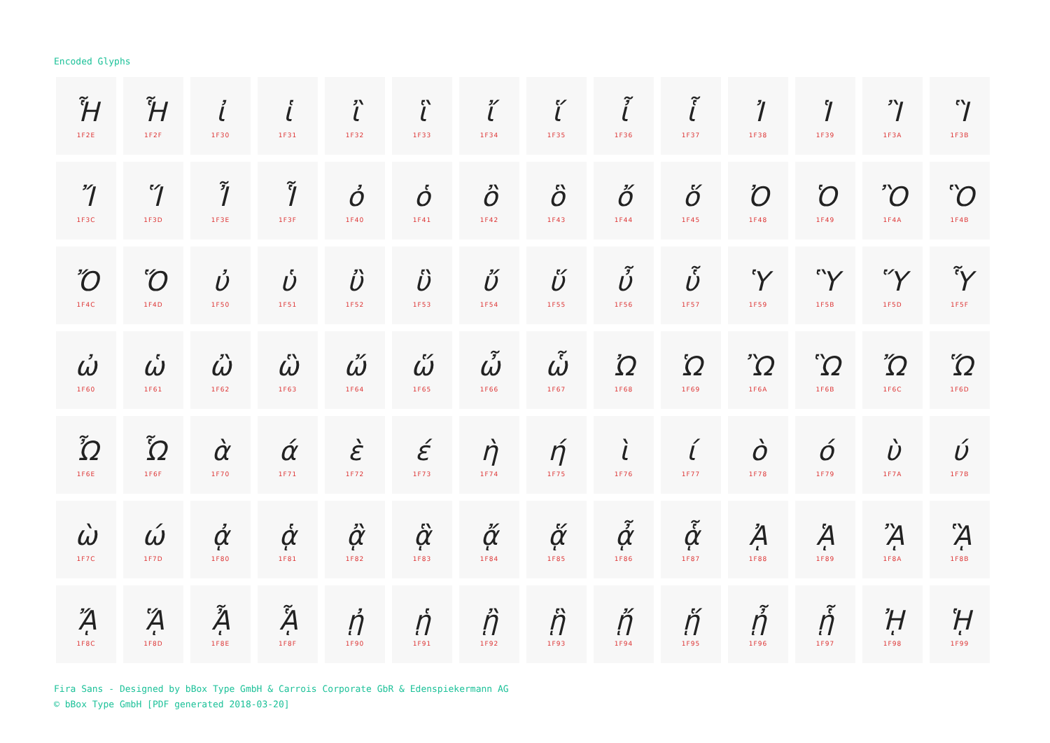Encoded Glyphs
| Ἧ 1F2E | Ἧ 1F2F | ἰ 1F30 | ἱ 1F31 | ἲ 1F32 | ἳ 1F33 | ἴ 1F34 | ἵ 1F35 | ἶ 1F36 | ἷ 1F37 | Ἰ 1F38 | Ἱ 1F39 | Ἲ 1F3A | Ἳ 1F3B |
| Ἴ 1F3C | Ἵ 1F3D | Ἶ 1F3E | Ἷ 1F3F | ὀ 1F40 | ὁ 1F41 | ὂ 1F42 | ὃ 1F43 | ὄ 1F44 | ὅ 1F45 | Ὀ 1F48 | Ὁ 1F49 | Ὂ 1F4A | Ὃ 1F4B |
| Ὄ 1F4C | Ὅ 1F4D | ὐ 1F50 | ὑ 1F51 | ὒ 1F52 | ὓ 1F53 | ὔ 1F54 | ὕ 1F55 | ὖ 1F56 | ὗ 1F57 | Ὑ 1F59 | Ὓ 1F5B | Ὕ 1F5D | Ὗ 1F5F |
| ὠ 1F60 | ὡ 1F61 | ὢ 1F62 | ὣ 1F63 | ὤ 1F64 | ὥ 1F65 | ὦ 1F66 | ὧ 1F67 | Ὠ 1F68 | Ὡ 1F69 | Ὢ 1F6A | Ὣ 1F6B | Ὤ 1F6C | Ὥ 1F6D |
| Ὦ 1F6E | Ὧ 1F6F | ὰ 1F70 | ά 1F71 | ὲ 1F72 | έ 1F73 | ὴ 1F74 | ή 1F75 | ὶ 1F76 | ί 1F77 | ὸ 1F78 | ό 1F79 | ὺ 1F7A | ύ 1F7B |
| ὼ 1F7C | ώ 1F7D | ᾀ 1F80 | ᾁ 1F81 | ᾂ 1F82 | ᾃ 1F83 | ᾄ 1F84 | ᾅ 1F85 | ᾆ 1F86 | ᾇ 1F87 | ᾈ 1F88 | ᾉ 1F89 | ᾊ 1F8A | ᾋ 1F8B |
| ᾌ 1F8C | ᾍ 1F8D | ᾎ 1F8E | ᾏ 1F8F | ᾐ 1F90 | ᾑ 1F91 | ᾒ 1F92 | ᾓ 1F93 | ᾔ 1F94 | ᾕ 1F95 | ᾖ 1F96 | ᾗ 1F97 | ᾘ 1F98 | ᾙ 1F99 |
Fira Sans - Designed by bBox Type GmbH & Carrois Corporate GbR & Edenspiekermann AG
© bBox Type GmbH [PDF generated 2018-03-20]